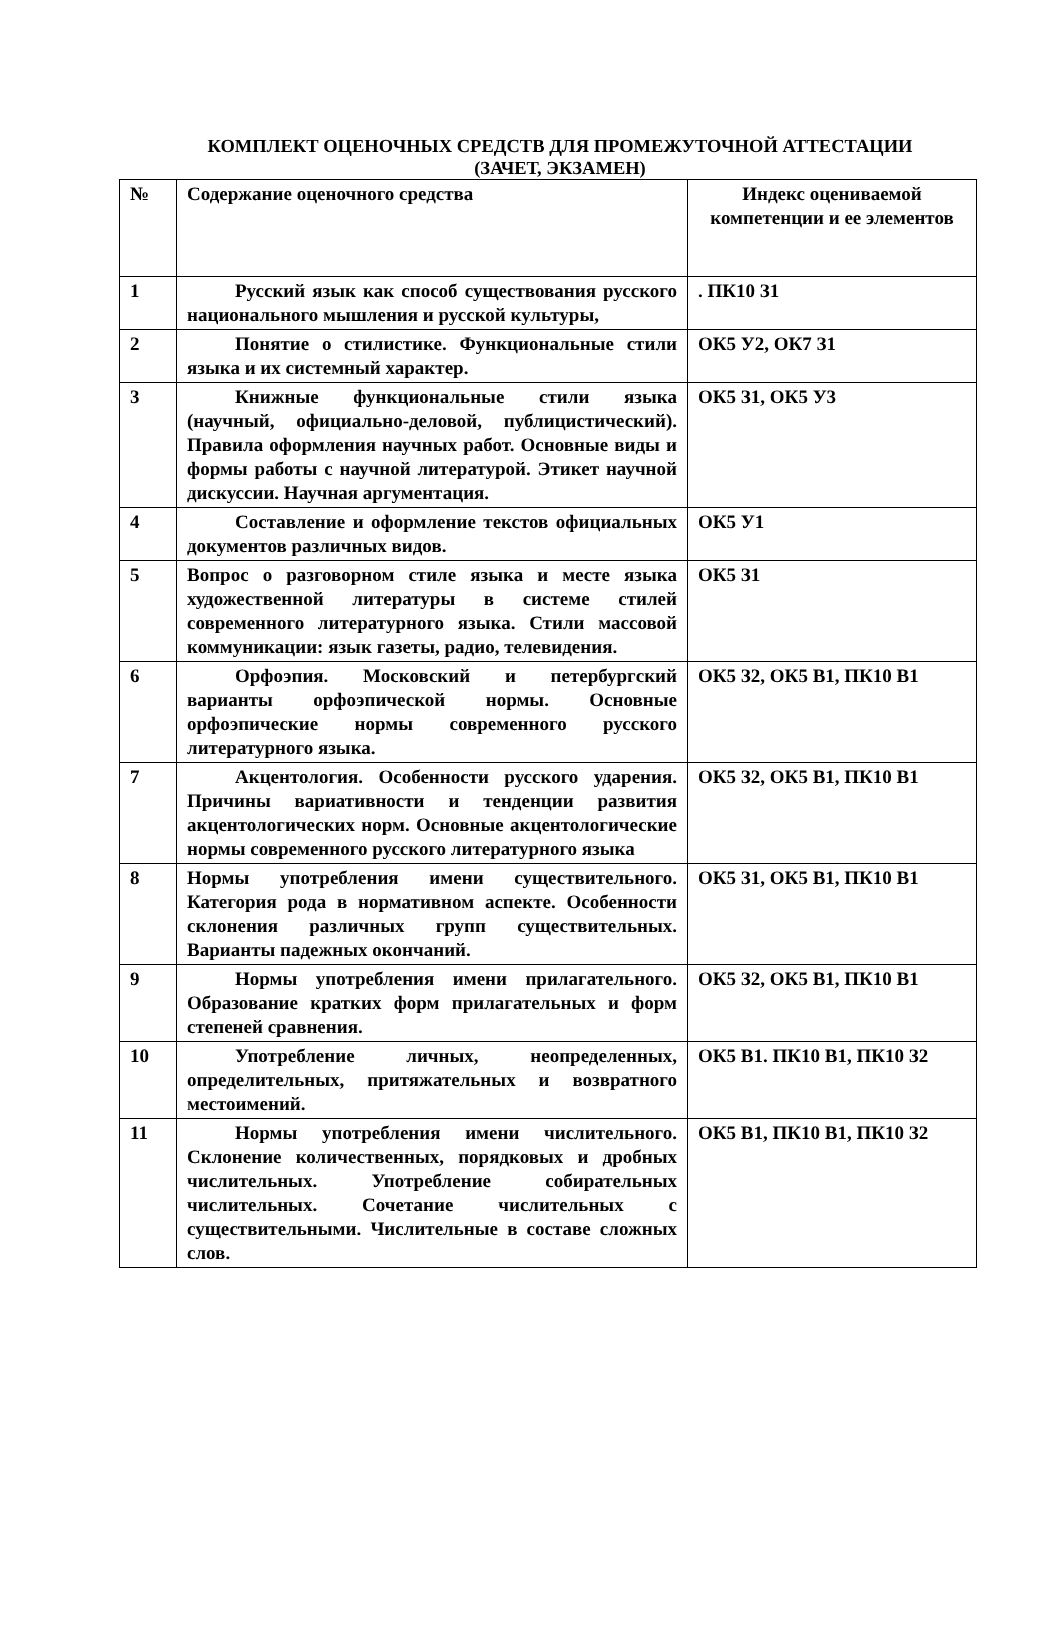КОМПЛЕКТ ОЦЕНОЧНЫХ СРЕДСТВ ДЛЯ ПРОМЕЖУТОЧНОЙ АТТЕСТАЦИИ
(ЗАЧЕТ, ЭКЗАМЕН)
| № | Содержание оценочного средства | Индекс оцениваемой компетенции и ее элементов |
| --- | --- | --- |
| 1 | Русский язык как способ существования русского национального мышления и русской культуры, | . ПК10 З1 |
| 2 | Понятие о стилистике. Функциональные стили языка и их системный характер. | ОК5 У2, ОК7 З1 |
| 3 | Книжные функциональные стили языка (научный, официально-деловой, публицистический). Правила оформления научных работ. Основные виды и формы работы с научной литературой. Этикет научной дискуссии. Научная аргументация. | ОК5 З1, ОК5 У3 |
| 4 | Составление и оформление текстов официальных документов различных видов. | ОК5 У1 |
| 5 | Вопрос о разговорном стиле языка и месте языка художественной литературы в системе стилей современного литературного языка. Стили массовой коммуникации: язык газеты, радио, телевидения. | ОК5 З1 |
| 6 | Орфоэпия. Московский и петербургский варианты орфоэпической нормы. Основные орфоэпические нормы современного русского литературного языка. | ОК5 З2, ОК5 В1, ПК10 В1 |
| 7 | Акцентология. Особенности русского ударения. Причины вариативности и тенденции развития акцентологических норм. Основные акцентологические нормы современного русского литературного языка | ОК5 З2, ОК5 В1, ПК10 В1 |
| 8 | Нормы употребления имени существительного. Категория рода в нормативном аспекте. Особенности склонения различных групп существительных. Варианты падежных окончаний. | ОК5 З1, ОК5 В1, ПК10 В1 |
| 9 | Нормы употребления имени прилагательного. Образование кратких форм прилагательных и форм степеней сравнения. | ОК5 З2, ОК5 В1, ПК10 В1 |
| 10 | Употребление личных, неопределенных, определительных, притяжательных и возвратного местоимений. | ОК5 В1. ПК10 В1, ПК10 З2 |
| 11 | Нормы употребления имени числительного. Склонение количественных, порядковых и дробных числительных. Употребление собирательных числительных. Сочетание числительных с существительными. Числительные в составе сложных слов. | ОК5 В1, ПК10 В1, ПК10 З2 |